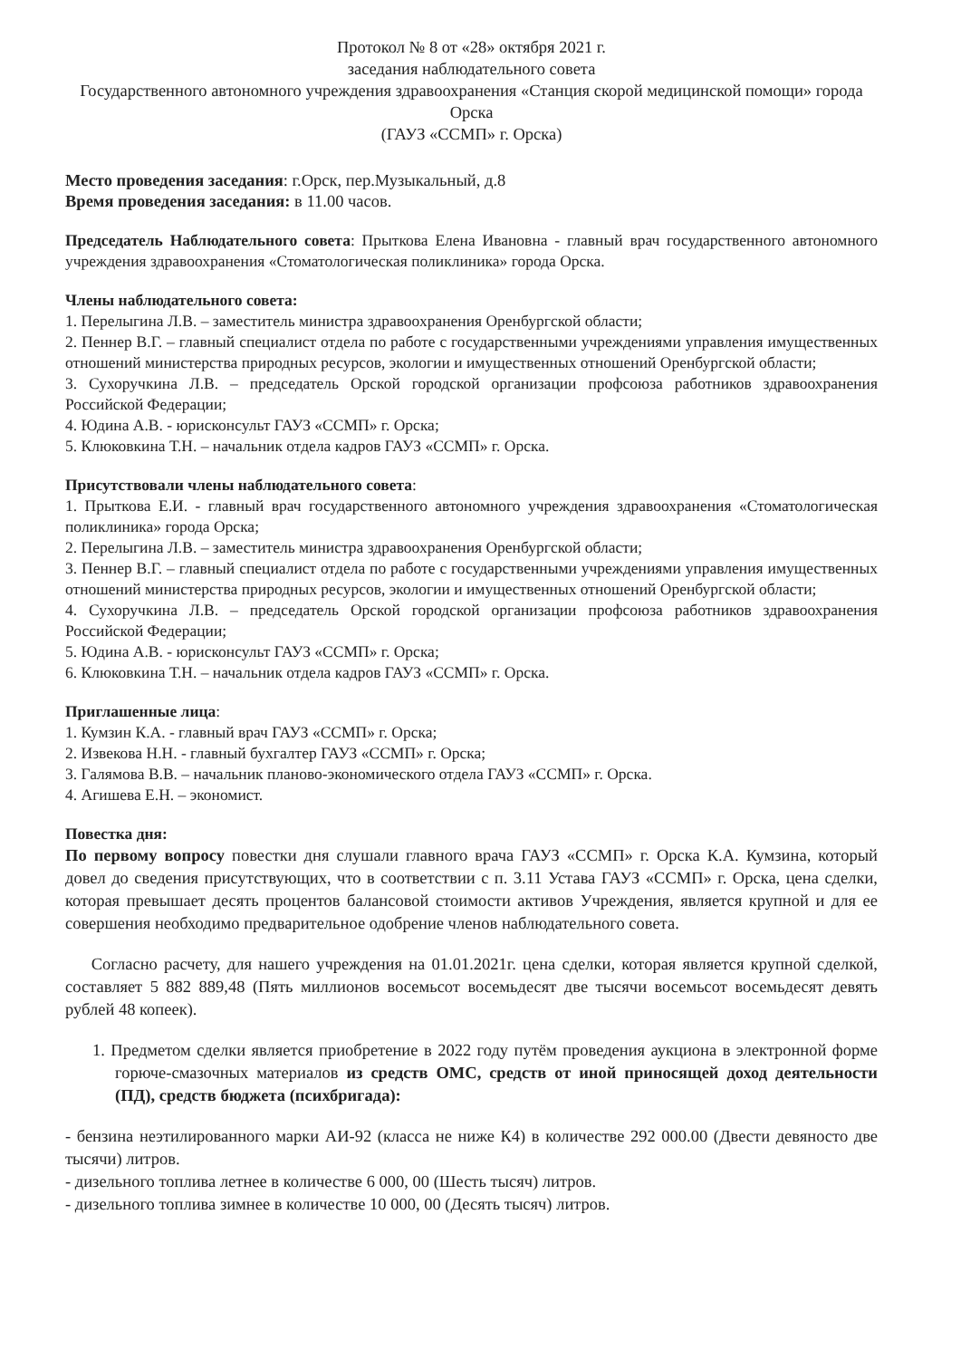Протокол № 8 от «28» октября 2021 г.
заседания наблюдательного совета
Государственного автономного учреждения здравоохранения «Станция скорой медицинской помощи» города Орска
(ГАУЗ «ССМП» г. Орска)
Место проведения заседания: г.Орск, пер.Музыкальный, д.8
Время проведения заседания: в 11.00 часов.
Председатель Наблюдательного совета: Прыткова Елена Ивановна - главный врач государственного автономного учреждения здравоохранения «Стоматологическая поликлиника» города Орска.
Члены наблюдательного совета:
1. Перелыгина Л.В. – заместитель министра здравоохранения Оренбургской области;
2. Пеннер В.Г. – главный специалист отдела по работе с государственными учреждениями управления имущественных отношений министерства природных ресурсов, экологии и имущественных отношений Оренбургской области;
3. Сухоручкина Л.В. – председатель Орской городской организации профсоюза работников здравоохранения Российской Федерации;
4. Юдина А.В. - юрисконсульт ГАУЗ «ССМП» г. Орска;
5. Клюковкина Т.Н. – начальник отдела кадров ГАУЗ «ССМП» г. Орска.
Присутствовали члены наблюдательного совета:
1. Прыткова Е.И. - главный врач государственного автономного учреждения здравоохранения «Стоматологическая поликлиника» города Орска;
2. Перелыгина Л.В. – заместитель министра здравоохранения Оренбургской области;
3. Пеннер В.Г. – главный специалист отдела по работе с государственными учреждениями управления имущественных отношений министерства природных ресурсов, экологии и имущественных отношений Оренбургской области;
4. Сухоручкина Л.В. – председатель Орской городской организации профсоюза работников здравоохранения Российской Федерации;
5. Юдина А.В. - юрисконсульт ГАУЗ «ССМП» г. Орска;
6. Клюковкина Т.Н. – начальник отдела кадров ГАУЗ «ССМП» г. Орска.
Приглашенные лица:
1. Кумзин К.А. - главный врач ГАУЗ «ССМП» г. Орска;
2. Извекова Н.Н. - главный бухгалтер ГАУЗ «ССМП» г. Орска;
3. Галямова В.В. – начальник планово-экономического отдела ГАУЗ «ССМП» г. Орска.
4. Агишева Е.Н. – экономист.
Повестка дня:
По первому вопросу повестки дня слушали главного врача ГАУЗ «ССМП» г. Орска К.А. Кумзина, который довел до сведения присутствующих, что в соответствии с п. 3.11 Устава ГАУЗ «ССМП» г. Орска, цена сделки, которая превышает десять процентов балансовой стоимости активов Учреждения, является крупной и для ее совершения необходимо предварительное одобрение членов наблюдательного совета.
Согласно расчету, для нашего учреждения на 01.01.2021г. цена сделки, которая является крупной сделкой, составляет 5 882 889,48 (Пять миллионов восемьсот восемьдесят две тысячи восемьсот восемьдесят девять рублей 48 копеек).
1. Предметом сделки является приобретение в 2022 году путём проведения аукциона в электронной форме горюче-смазочных материалов из средств ОМС, средств от иной приносящей доход деятельности (ПД), средств бюджета (психбригада):
- бензина неэтилированного марки АИ-92 (класса не ниже К4) в количестве 292 000.00 (Двести девяносто две тысячи) литров.
- дизельного топлива летнее в количестве 6 000, 00 (Шесть тысяч) литров.
- дизельного топлива зимнее в количестве 10 000, 00 (Десять тысяч) литров.